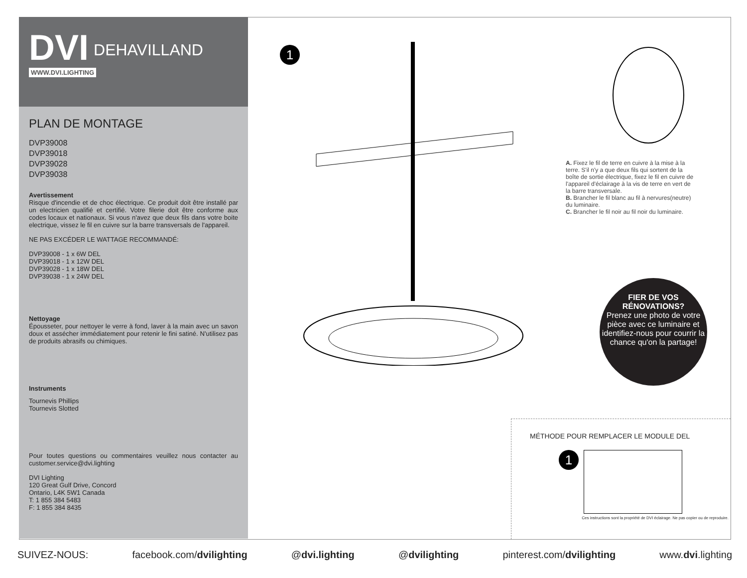DVI DEHAVILLAND
WWW.DVI.LIGHTING
PLAN DE MONTAGE
DVP39008
DVP39018
DVP39028
DVP39038
Avertissement
Risque d'incendie et de choc électrique. Ce produit doit être installé par un electricien qualifié et certifié. Votre filerie doit être conforme aux codes locaux et nationaux. Si vous n'avez que deux fils dans votre boite electrique, vissez le fil en cuivre sur la barre transversals de l'appareil.
NE PAS EXCÉDER LE WATTAGE RECOMMANDÉ:
DVP39008 - 1 x 6W DEL
DVP39018 - 1 x 12W DEL
DVP39028 - 1 x 18W DEL
DVP39038 - 1 x 24W DEL
Nettoyage
Épousseter, pour nettoyer le verre à fond, laver à la main avec un savon doux et assécher immédiatement pour retenir le fini satiné. N'utilisez pas de produits abrasifs ou chimiques.
Instruments
Tournevis Phillips
Tournevis Slotted
Pour toutes questions ou commentaires veuillez nous contacter au customer.service@dvi.lighting
DVI Lighting
120 Great Gulf Drive, Concord
Ontario, L4K 5W1 Canada
T: 1 855 384 5483
F: 1 855 384 8435
1
A. Fixez le fil de terre en cuivre à la mise à la terre. S'il n'y a que deux fils qui sortent de la boîte de sortie électrique, fixez le fil en cuivre de l'appareil d'éclairage à la vis de terre en vert de la barre transversale.
B. Brancher le fil blanc au fil à nervures(neutre) du luminaire.
C. Brancher le fil noir au fil noir du luminaire.
FIER DE VOS RÉNOVATIONS?
Prenez une photo de votre pièce avec ce luminaire et identifiez-nous pour courrir la chance qu'on la partage!
MÉTHODE POUR REMPLACER LE MODULE DEL
1
Ces instructions sont la propriété de DVI éclairage. Ne pas copier ou de reproduire.
SUIVEZ-NOUS: facebook.com/dvilighting @dvi.lighting @dvilighting pinterest.com/dvilighting www.dvi.lighting